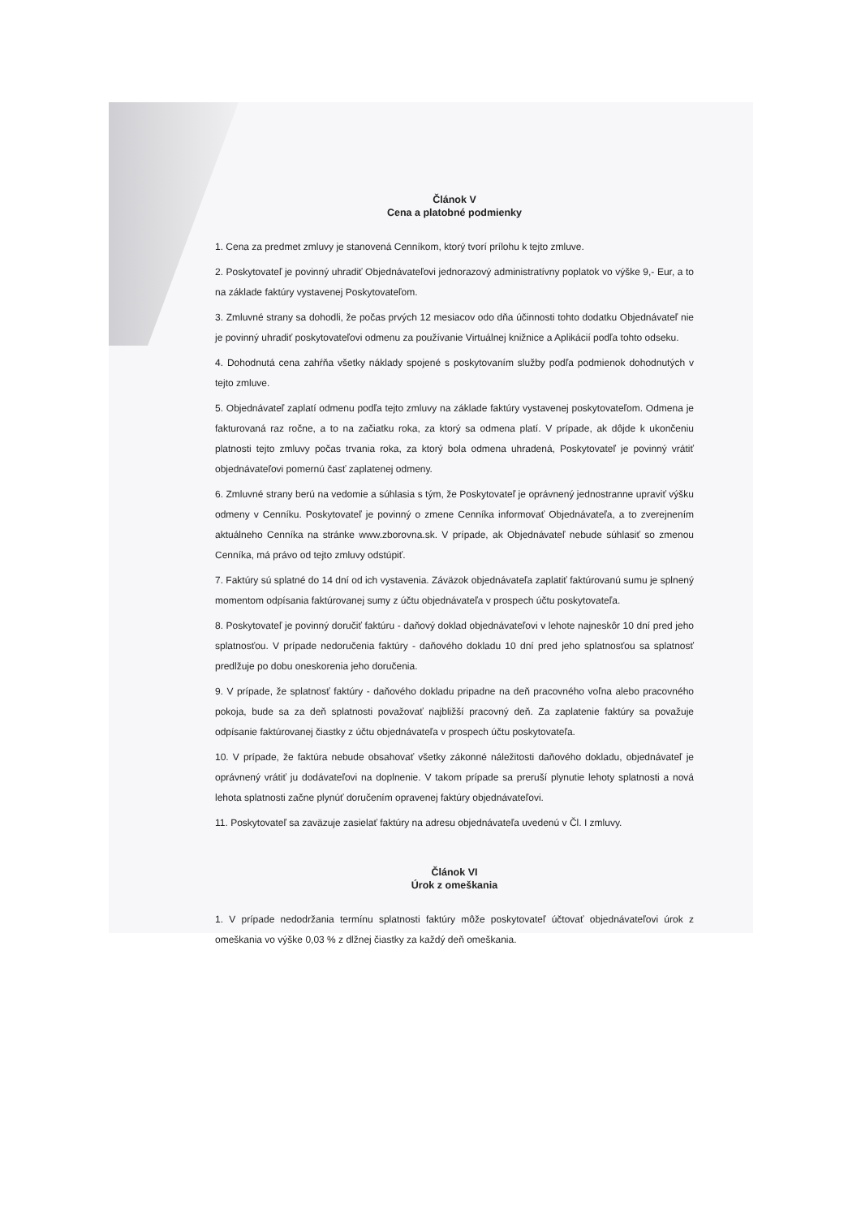Článok V
Cena a platobné podmienky
1. Cena za predmet zmluvy je stanovená Cenníkom, ktorý tvorí prílohu k tejto zmluve.
2. Poskytovateľ je povinný uhradiť Objednávateľovi jednorazový administratívny poplatok vo výške 9,- Eur, a to na základe faktúry vystavenej Poskytovateľom.
3. Zmluvné strany sa dohodli, že počas prvých 12 mesiacov odo dňa účinnosti tohto dodatku Objednávateľ nie je povinný uhradiť poskytovateľovi odmenu za používanie Virtuálnej knižnice a Aplikácií podľa tohto odseku.
4. Dohodnutá cena zahŕňa všetky náklady spojené s poskytovaním služby podľa podmienok dohodnutých v tejto zmluve.
5. Objednávateľ zaplatí odmenu podľa tejto zmluvy na základe faktúry vystavenej poskytovateľom. Odmena je fakturovaná raz ročne, a to na začiatku roka, za ktorý sa odmena platí. V prípade, ak dôjde k ukončeniu platnosti tejto zmluvy počas trvania roka, za ktorý bola odmena uhradená, Poskytovateľ je povinný vrátiť objednávateľovi pomernú časť zaplatenej odmeny.
6. Zmluvné strany berú na vedomie a súhlasia s tým, že Poskytovateľ je oprávnený jednostranne upraviť výšku odmeny v Cenníku. Poskytovateľ je povinný o zmene Cenníka informovať Objednávateľa, a to zverejnením aktuálneho Cenníka na stránke www.zborovna.sk. V prípade, ak Objednávateľ nebude súhlasiť so zmenou Cenníka, má právo od tejto zmluvy odstúpiť.
7. Faktúry sú splatné do 14 dní od ich vystavenia. Záväzok objednávateľa zaplatiť faktúrovanú sumu je splnený momentom odpísania faktúrovanej sumy z účtu objednávateľa v prospech účtu poskytovateľa.
8. Poskytovateľ je povinný doručiť faktúru - daňový doklad objednávateľovi v lehote najneskôr 10 dní pred jeho splatnosťou. V prípade nedoručenia faktúry - daňového dokladu 10 dní pred jeho splatnosťou sa splatnosť predlžuje po dobu oneskorenia jeho doručenia.
9. V prípade, že splatnosť faktúry - daňového dokladu pripadne na deň pracovného voľna alebo pracovného pokoja, bude sa za deň splatnosti považovať najbližší pracovný deň. Za zaplatenie faktúry sa považuje odpísanie faktúrovanej čiastky z účtu objednávateľa v prospech účtu poskytovateľa.
10. V prípade, že faktúra nebude obsahovať všetky zákonné náležitosti daňového dokladu, objednávateľ je oprávnený vrátiť ju dodávateľovi na doplnenie. V takom prípade sa preruší plynutie lehoty splatnosti a nová lehota splatnosti začne plynúť doručením opravenej faktúry objednávateľovi.
11. Poskytovateľ sa zaväzuje zasielať faktúry na adresu objednávateľa uvedenú v Čl. I zmluvy.
Článok VI
Úrok z omeškania
1. V prípade nedodržania termínu splatnosti faktúry môže poskytovateľ účtovať objednávateľovi úrok z omeškania vo výške 0,03 % z dlžnej čiastky za každý deň omeškania.